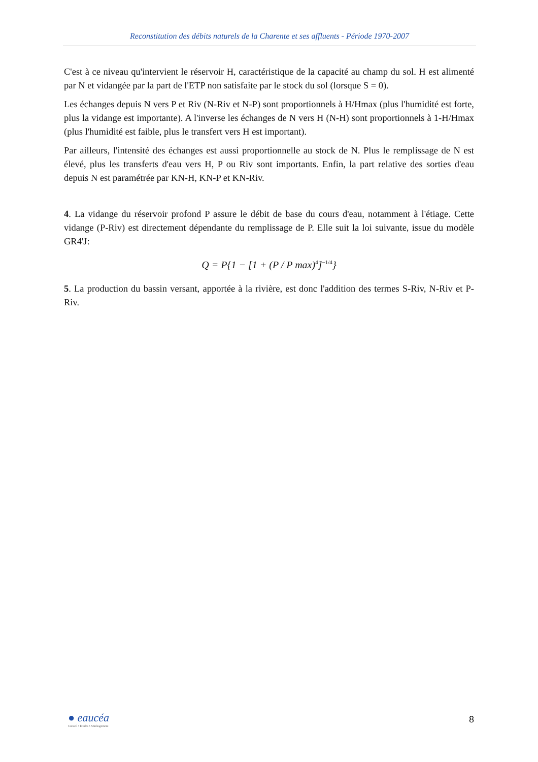Reconstitution des débits naturels de la Charente et ses affluents - Période 1970-2007
C'est à ce niveau qu'intervient le réservoir H, caractéristique de la capacité au champ du sol. H est alimenté par N et vidangée par la part de l'ETP non satisfaite par le stock du sol (lorsque S = 0).
Les échanges depuis N vers P et Riv (N-Riv et N-P) sont proportionnels à H/Hmax (plus l'humidité est forte, plus la vidange est importante). A l'inverse les échanges de N vers H (N-H) sont proportionnels à 1-H/Hmax (plus l'humidité est faible, plus le transfert vers H est important).
Par ailleurs, l'intensité des échanges est aussi proportionnelle au stock de N. Plus le remplissage de N est élevé, plus les transferts d'eau vers H, P ou Riv sont importants. Enfin, la part relative des sorties d'eau depuis N est paramétrée par KN-H, KN-P et KN-Riv.
4. La vidange du réservoir profond P assure le débit de base du cours d'eau, notamment à l'étiage. Cette vidange (P-Riv) est directement dépendante du remplissage de P. Elle suit la loi suivante, issue du modèle GR4'J:
Q = P{1 − [1 + (P / P max)4]−1/4}
5. La production du bassin versant, apportée à la rivière, est donc l'addition des termes S-Riv, N-Riv et P-Riv.
● eaucéa
Conseil • Études • Aménagement
8